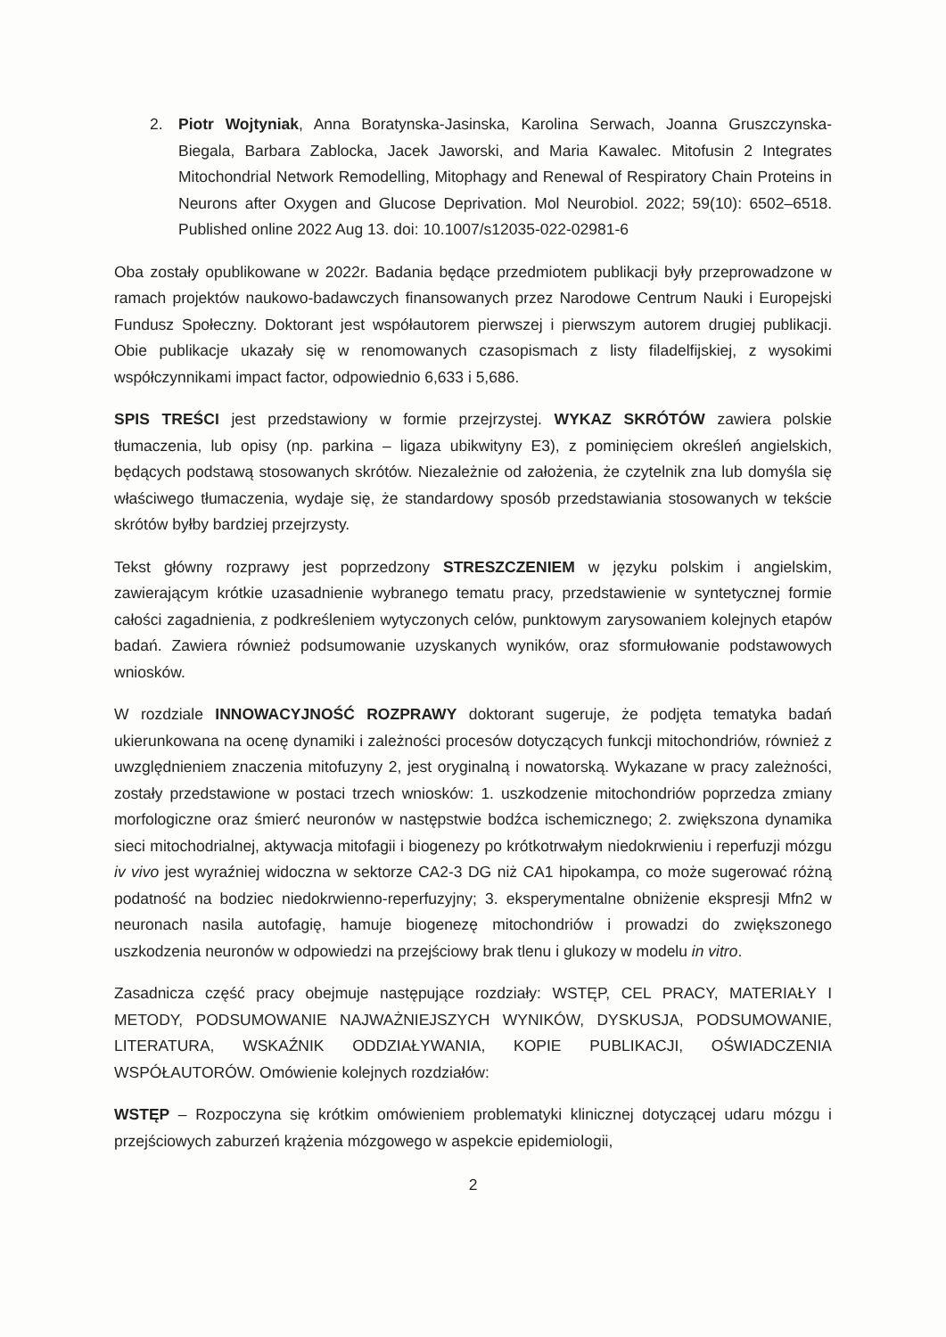2. Piotr Wojtyniak, Anna Boratynska-Jasinska, Karolina Serwach, Joanna Gruszczynska-Biegala, Barbara Zablocka, Jacek Jaworski, and Maria Kawalec. Mitofusin 2 Integrates Mitochondrial Network Remodelling, Mitophagy and Renewal of Respiratory Chain Proteins in Neurons after Oxygen and Glucose Deprivation. Mol Neurobiol. 2022; 59(10): 6502–6518. Published online 2022 Aug 13. doi: 10.1007/s12035-022-02981-6
Oba zostały opublikowane w 2022r. Badania będące przedmiotem publikacji były przeprowadzone w ramach projektów naukowo-badawczych finansowanych przez Narodowe Centrum Nauki i Europejski Fundusz Społeczny. Doktorant jest współautorem pierwszej i pierwszym autorem drugiej publikacji. Obie publikacje ukazały się w renomowanych czasopismach z listy filadelfijskiej, z wysokimi współczynnikami impact factor, odpowiednio 6,633 i 5,686.
SPIS TREŚCI jest przedstawiony w formie przejrzystej. WYKAZ SKRÓTÓW zawiera polskie tłumaczenia, lub opisy (np. parkina – ligaza ubikwityny E3), z pominięciem określeń angielskich, będących podstawą stosowanych skrótów. Niezależnie od założenia, że czytelnik zna lub domyśla się właściwego tłumaczenia, wydaje się, że standardowy sposób przedstawiania stosowanych w tekście skrótów byłby bardziej przejrzysty.
Tekst główny rozprawy jest poprzedzony STRESZCZENIEM w języku polskim i angielskim, zawierającym krótkie uzasadnienie wybranego tematu pracy, przedstawienie w syntetycznej formie całości zagadnienia, z podkreśleniem wytyczonych celów, punktowym zarysowaniem kolejnych etapów badań. Zawiera również podsumowanie uzyskanych wyników, oraz sformułowanie podstawowych wniosków.
W rozdziale INNOWACYJNOŚĆ ROZPRAWY doktorant sugeruje, że podjęta tematyka badań ukierunkowana na ocenę dynamiki i zależności procesów dotyczących funkcji mitochondriów, również z uwzględnieniem znaczenia mitofuzyny 2, jest oryginalną i nowatorską. Wykazane w pracy zależności, zostały przedstawione w postaci trzech wniosków: 1. uszkodzenie mitochondriów poprzedza zmiany morfologiczne oraz śmierć neuronów w następstwie bodźca ischemicznego; 2. zwiększona dynamika sieci mitochodrialnej, aktywacja mitofagii i biogenezy po krótkotrwałym niedokrwieniu i reperfuzji mózgu iv vivo jest wyraźniej widoczna w sektorze CA2-3 DG niż CA1 hipokampa, co może sugerować różną podatność na bodziec niedokrwienno-reperfuzyjny; 3. eksperymentalne obniżenie ekspresji Mfn2 w neuronach nasila autofagię, hamuje biogenezę mitochondriów i prowadzi do zwiększonego uszkodzenia neuronów w odpowiedzi na przejściowy brak tlenu i glukozy w modelu in vitro.
Zasadnicza część pracy obejmuje następujące rozdziały: WSTĘP, CEL PRACY, MATERIAŁY I METODY, PODSUMOWANIE NAJWAŻNIEJSZYCH WYNIKÓW, DYSKUSJA, PODSUMOWANIE, LITERATURA, WSKAŹNIK ODDZIAŁYWANIA, KOPIE PUBLIKACJI, OŚWIADCZENIA WSPÓŁAUTORÓW. Omówienie kolejnych rozdziałów:
WSTĘP – Rozpoczyna się krótkim omówieniem problematyki klinicznej dotyczącej udaru mózgu i przejściowych zaburzeń krążenia mózgowego w aspekcie epidemiologii,
2